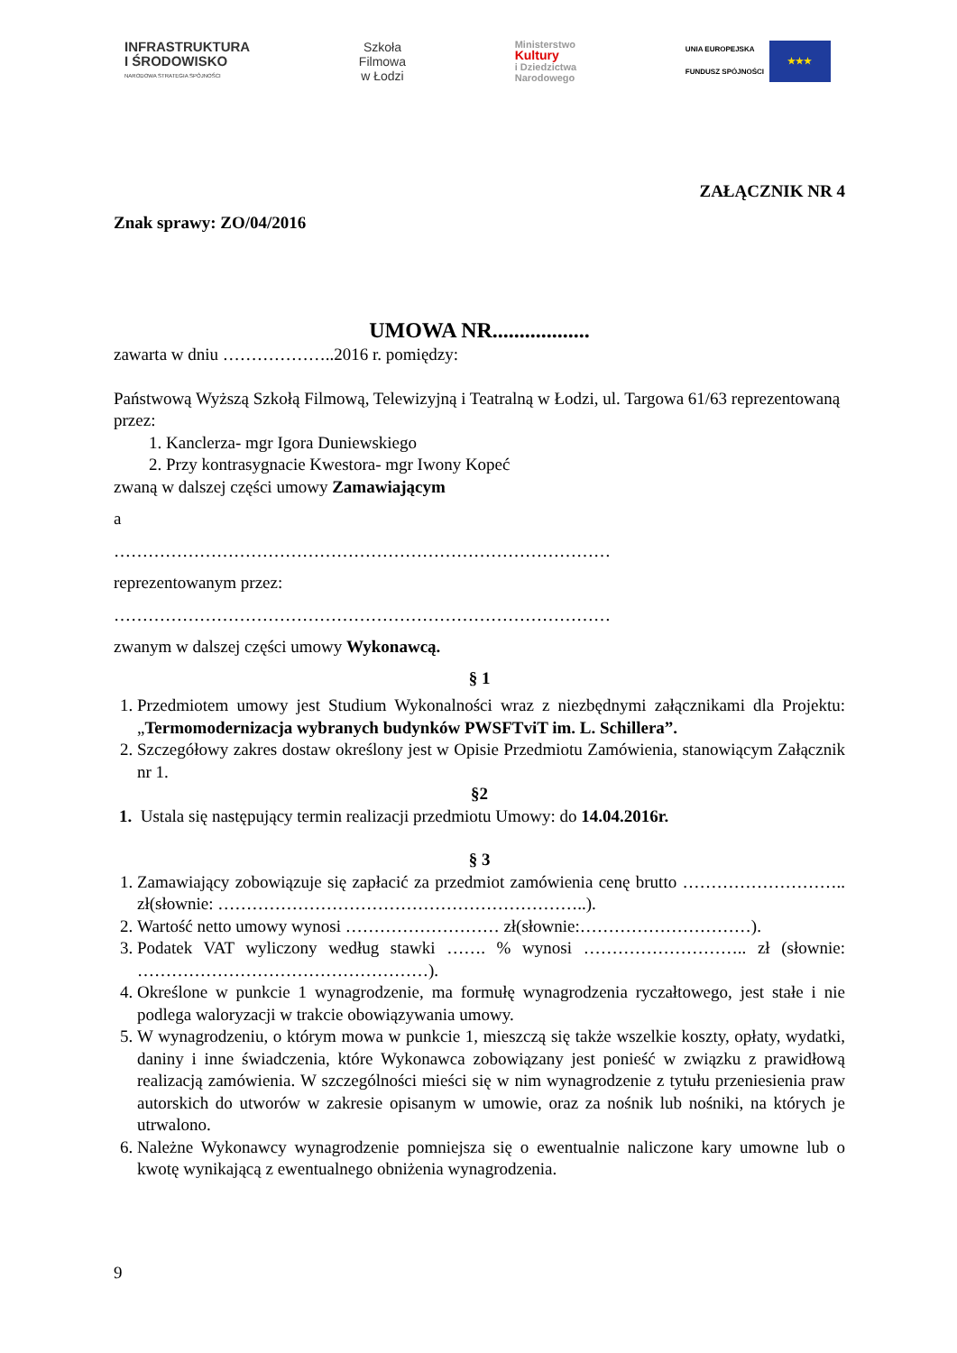INFRASTRUKTURA
I ŚRODOWISKO
NARODOWA STRATEGIA SPÓJNOŚCI
Szkoła
Filmowa
w Łodzi
Ministerstwo
Kultury
i Dziedzictwa
Narodowego
UNIA EUROPEJSKA
FUNDUSZ SPÓJNOŚCI
★★★
ZAŁĄCZNIK NR 4
Znak sprawy: ZO/04/2016
UMOWA NR..................
zawarta w dniu ………………..2016 r. pomiędzy:
Państwową Wyższą Szkołą Filmową, Telewizyjną i Teatralną w Łodzi, ul. Targowa 61/63 reprezentowaną przez:
1. Kanclerza- mgr Igora Duniewskiego
2. Przy kontrasygnacie Kwestora- mgr Iwony Kopeć
zwaną w dalszej części umowy Zamawiającym
a
……………………………………………………………………………
reprezentowanym przez:
……………………………………………………………………………
zwanym w dalszej części umowy Wykonawcą.
§ 1
1. Przedmiotem umowy jest Studium Wykonalności wraz z niezbędnymi załącznikami dla Projektu: „Termomodernizacja wybranych budynków PWSFTviT im. L. Schillera”.
2. Szczegółowy zakres dostaw określony jest w Opisie Przedmiotu Zamówienia, stanowiącym Załącznik nr 1.
§2
1. Ustala się następujący termin realizacji przedmiotu Umowy: do 14.04.2016r.
§ 3
1. Zamawiający zobowiązuje się zapłacić za przedmiot zamówienia cenę brutto ……………………….. zł(słownie: ………………………………………………………..).
2. Wartość netto umowy wynosi ……………………… zł(słownie:…………………………).
3. Podatek VAT wyliczony według stawki ……. % wynosi ……………………….. zł (słownie: ……………………………………………).
4. Określone w punkcie 1 wynagrodzenie, ma formułę wynagrodzenia ryczałtowego, jest stałe i nie podlega waloryzacji w trakcie obowiązywania umowy.
5. W wynagrodzeniu, o którym mowa w punkcie 1, mieszczą się także wszelkie koszty, opłaty, wydatki, daniny i inne świadczenia, które Wykonawca zobowiązany jest ponieść w związku z prawidłową realizacją zamówienia. W szczególności mieści się w nim wynagrodzenie z tytułu przeniesienia praw autorskich do utworów w zakresie opisanym w umowie, oraz za nośnik lub nośniki, na których je utrwalono.
6. Należne Wykonawcy wynagrodzenie pomniejsza się o ewentualnie naliczone kary umowne lub o kwotę wynikającą z ewentualnego obniżenia wynagrodzenia.
9